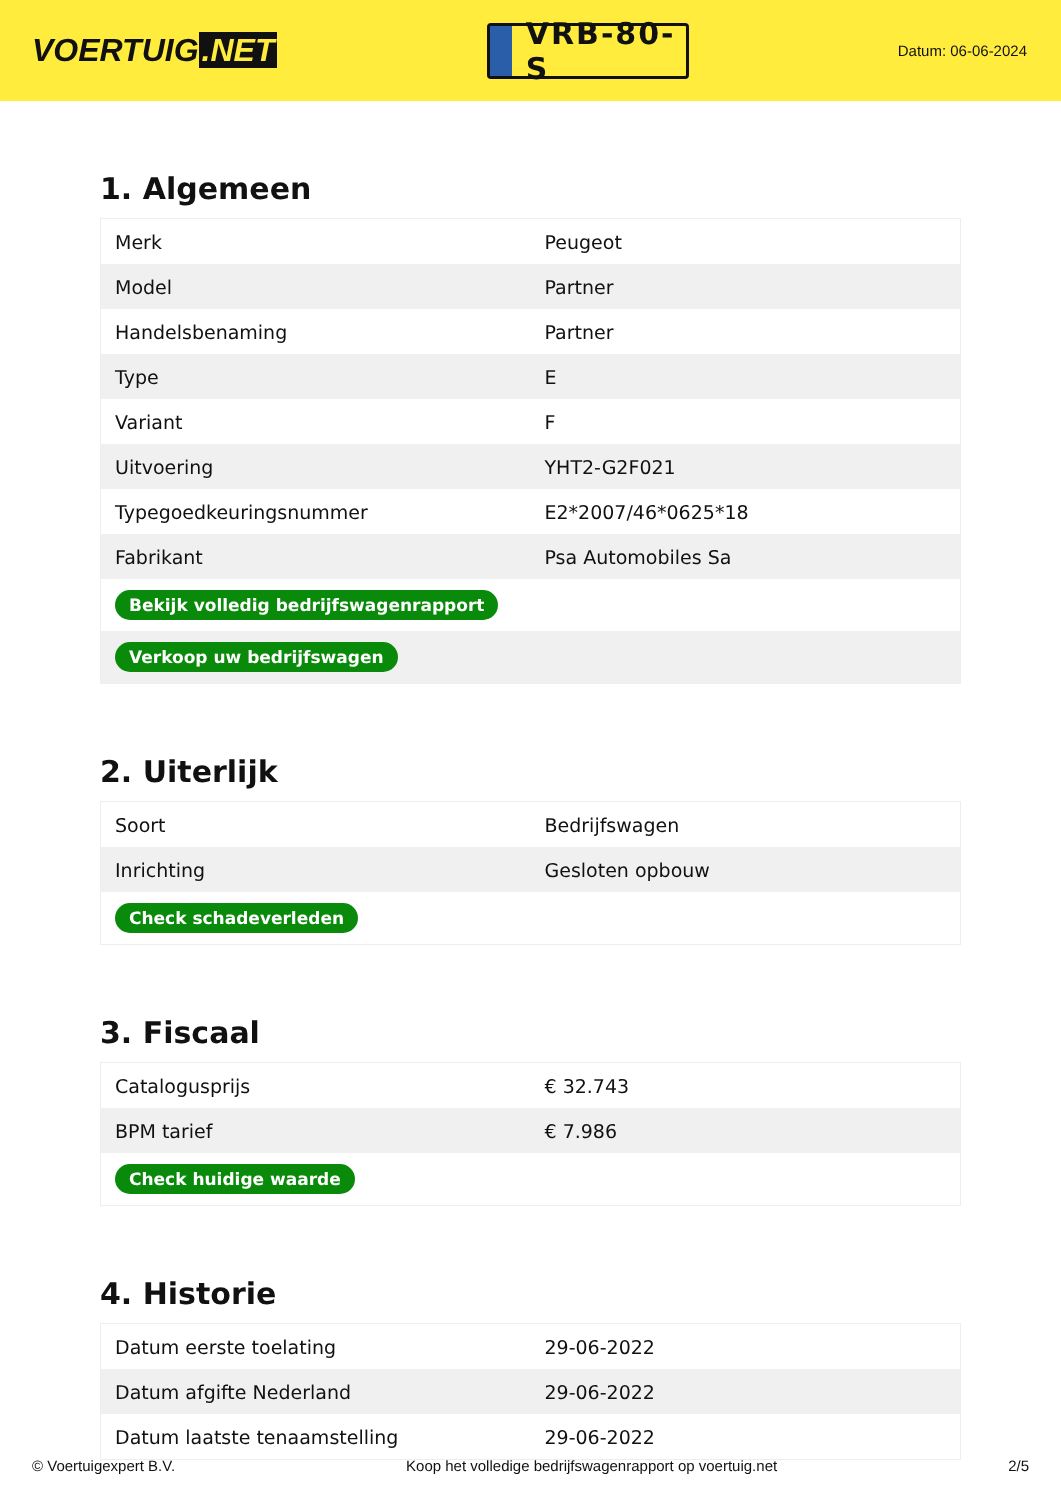VOERTUIG.NET
VRB-80-S
Datum: 06-06-2024
1. Algemeen
| Merk | Peugeot |
| Model | Partner |
| Handelsbenaming | Partner |
| Type | E |
| Variant | F |
| Uitvoering | YHT2-G2F021 |
| Typegoedkeuringsnummer | E2*2007/46*0625*18 |
| Fabrikant | Psa Automobiles Sa |
| Bekijk volledig bedrijfswagenrapport | |
| Verkoop uw bedrijfswagen | |
2. Uiterlijk
| Soort | Bedrijfswagen |
| Inrichting | Gesloten opbouw |
| Check schadeverleden | |
3. Fiscaal
| Catalogusprijs | € 32.743 |
| BPM tarief | € 7.986 |
| Check huidige waarde | |
4. Historie
| Datum eerste toelating | 29-06-2022 |
| Datum afgifte Nederland | 29-06-2022 |
| Datum laatste tenaamstelling | 29-06-2022 |
© Voertuigexpert B.V. Koop het volledige bedrijfswagenrapport op voertuig.net 2/5